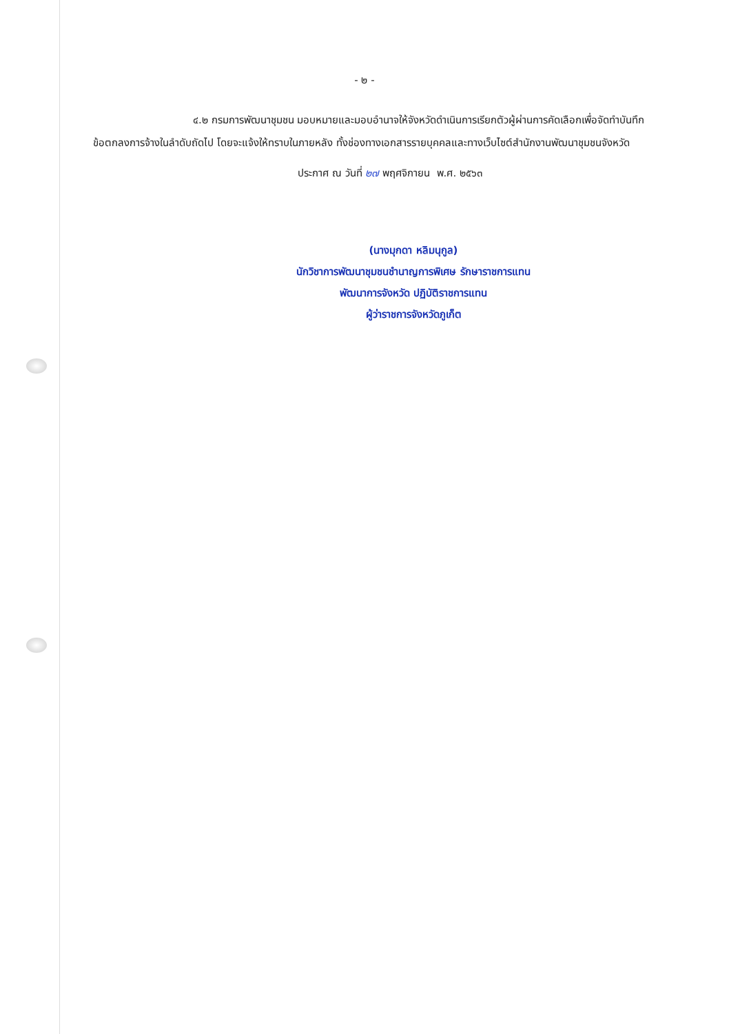- ๒ -
๔.๒ กรมการพัฒนาชุมชน มอบหมายและมอบอำนาจให้จังหวัดดำเนินการเรียกตัวผู้ผ่านการคัดเลือกเพื่อจัดทำบันทึกข้อตกลงการจ้างในลำดับถัดไป โดยจะแจ้งให้ทราบในภายหลัง ทั้งช่องทางเอกสารรายบุคคลและทางเว็บไซต์สำนักงานพัฒนาชุมชนจังหวัด
ประกาศ ณ วันที่ ๒๗ พฤศจิกายน พ.ศ. ๒๕๖๓
(นางมุกดา หลิมนุกูล)
นักวิชาการพัฒนาชุมชนชำนาญการพิเศษ รักษาราชการแทน
พัฒนาการจังหวัด ปฏิบัติราชการแทน
ผู้ว่าราชการจังหวัดภูเก็ต